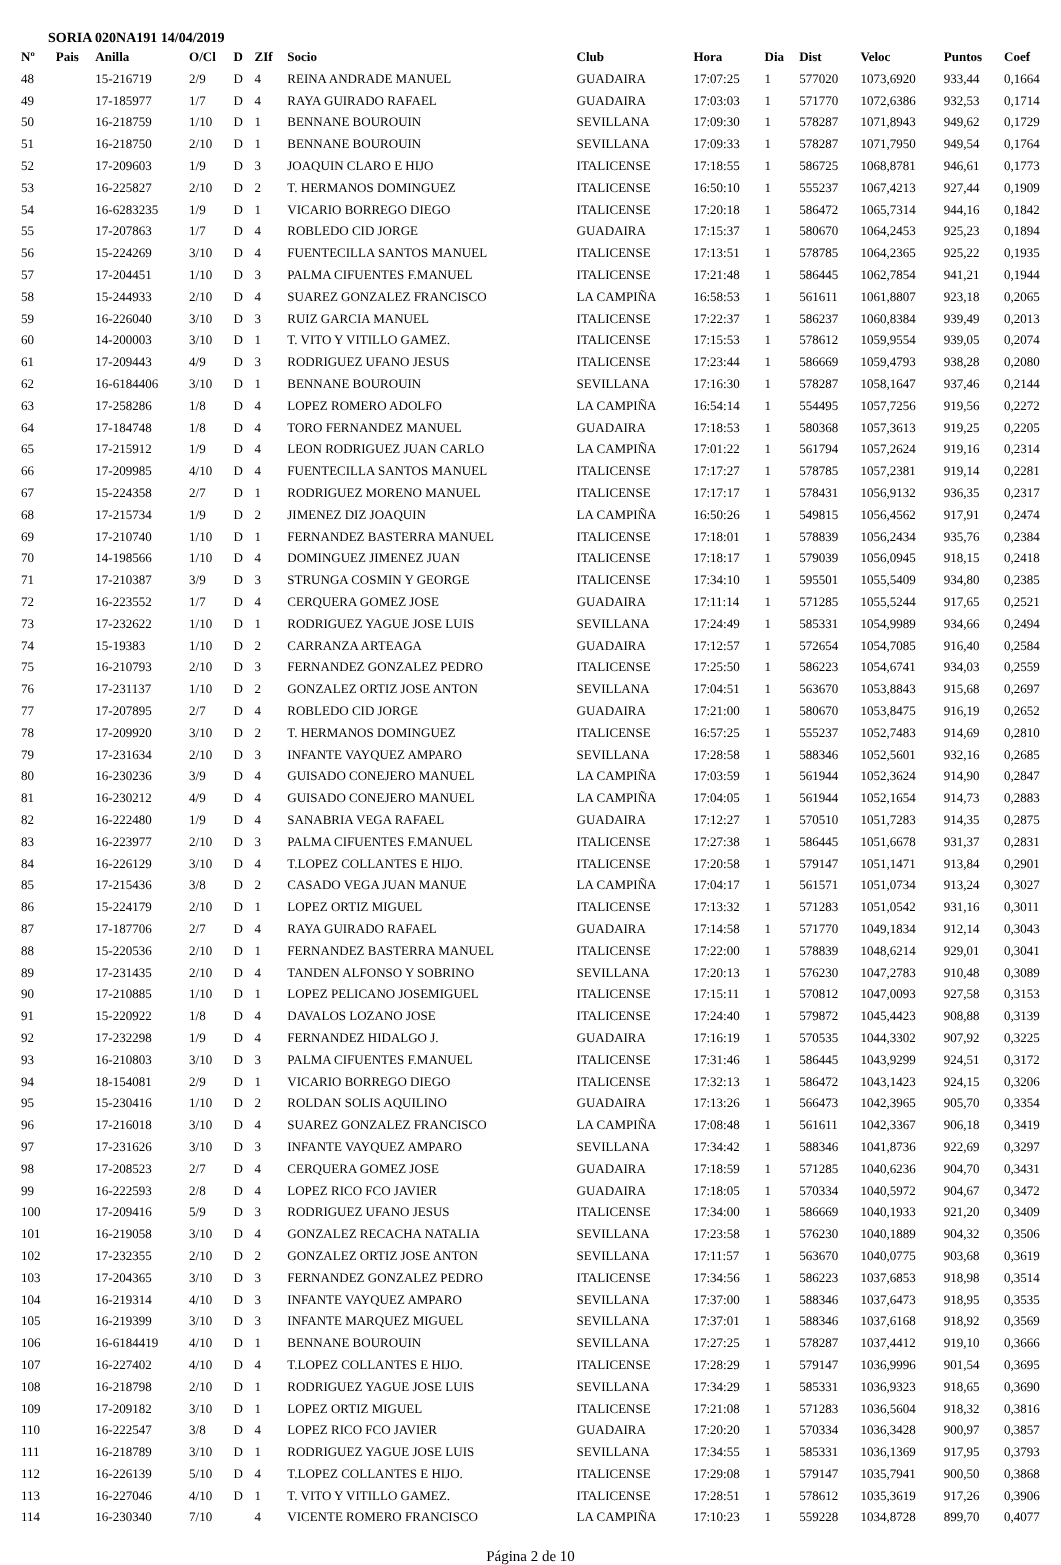SORIA 020NA191 14/04/2019
| Nº | Pais | Anilla | O/Cl | D | ZIf | Socio | Club | Hora | Dia | Dist | Veloc | Puntos | Coef |
| --- | --- | --- | --- | --- | --- | --- | --- | --- | --- | --- | --- | --- | --- |
| 48 | | 15-216719 | 2/9 | D | 4 | REINA ANDRADE MANUEL | GUADAIRA | 17:07:25 | 1 | 577020 | 1073,6920 | 933,44 | 0,1664 |
| 49 | | 17-185977 | 1/7 | D | 4 | RAYA GUIRADO RAFAEL | GUADAIRA | 17:03:03 | 1 | 571770 | 1072,6386 | 932,53 | 0,1714 |
| 50 | | 16-218759 | 1/10 | D | 1 | BENNANE BOUROUIN | SEVILLANA | 17:09:30 | 1 | 578287 | 1071,8943 | 949,62 | 0,1729 |
| 51 | | 16-218750 | 2/10 | D | 1 | BENNANE BOUROUIN | SEVILLANA | 17:09:33 | 1 | 578287 | 1071,7950 | 949,54 | 0,1764 |
| 52 | | 17-209603 | 1/9 | D | 3 | JOAQUIN CLARO E HIJO | ITALICENSE | 17:18:55 | 1 | 586725 | 1068,8781 | 946,61 | 0,1773 |
| 53 | | 16-225827 | 2/10 | D | 2 | T. HERMANOS DOMINGUEZ | ITALICENSE | 16:50:10 | 1 | 555237 | 1067,4213 | 927,44 | 0,1909 |
| 54 | | 16-6283235 | 1/9 | D | 1 | VICARIO BORREGO DIEGO | ITALICENSE | 17:20:18 | 1 | 586472 | 1065,7314 | 944,16 | 0,1842 |
| 55 | | 17-207863 | 1/7 | D | 4 | ROBLEDO CID JORGE | GUADAIRA | 17:15:37 | 1 | 580670 | 1064,2453 | 925,23 | 0,1894 |
| 56 | | 15-224269 | 3/10 | D | 4 | FUENTECILLA SANTOS MANUEL | ITALICENSE | 17:13:51 | 1 | 578785 | 1064,2365 | 925,22 | 0,1935 |
| 57 | | 17-204451 | 1/10 | D | 3 | PALMA CIFUENTES F.MANUEL | ITALICENSE | 17:21:48 | 1 | 586445 | 1062,7854 | 941,21 | 0,1944 |
| 58 | | 15-244933 | 2/10 | D | 4 | SUAREZ GONZALEZ FRANCISCO | LA CAMPIÑA | 16:58:53 | 1 | 561611 | 1061,8807 | 923,18 | 0,2065 |
| 59 | | 16-226040 | 3/10 | D | 3 | RUIZ GARCIA MANUEL | ITALICENSE | 17:22:37 | 1 | 586237 | 1060,8384 | 939,49 | 0,2013 |
| 60 | | 14-200003 | 3/10 | D | 1 | T. VITO Y VITILLO GAMEZ. | ITALICENSE | 17:15:53 | 1 | 578612 | 1059,9554 | 939,05 | 0,2074 |
| 61 | | 17-209443 | 4/9 | D | 3 | RODRIGUEZ UFANO JESUS | ITALICENSE | 17:23:44 | 1 | 586669 | 1059,4793 | 938,28 | 0,2080 |
| 62 | | 16-6184406 | 3/10 | D | 1 | BENNANE BOUROUIN | SEVILLANA | 17:16:30 | 1 | 578287 | 1058,1647 | 937,46 | 0,2144 |
| 63 | | 17-258286 | 1/8 | D | 4 | LOPEZ ROMERO ADOLFO | LA CAMPIÑA | 16:54:14 | 1 | 554495 | 1057,7256 | 919,56 | 0,2272 |
| 64 | | 17-184748 | 1/8 | D | 4 | TORO FERNANDEZ MANUEL | GUADAIRA | 17:18:53 | 1 | 580368 | 1057,3613 | 919,25 | 0,2205 |
| 65 | | 17-215912 | 1/9 | D | 4 | LEON RODRIGUEZ JUAN CARLO | LA CAMPIÑA | 17:01:22 | 1 | 561794 | 1057,2624 | 919,16 | 0,2314 |
| 66 | | 17-209985 | 4/10 | D | 4 | FUENTECILLA SANTOS MANUEL | ITALICENSE | 17:17:27 | 1 | 578785 | 1057,2381 | 919,14 | 0,2281 |
| 67 | | 15-224358 | 2/7 | D | 1 | RODRIGUEZ MORENO MANUEL | ITALICENSE | 17:17:17 | 1 | 578431 | 1056,9132 | 936,35 | 0,2317 |
| 68 | | 17-215734 | 1/9 | D | 2 | JIMENEZ DIZ JOAQUIN | LA CAMPIÑA | 16:50:26 | 1 | 549815 | 1056,4562 | 917,91 | 0,2474 |
| 69 | | 17-210740 | 1/10 | D | 1 | FERNANDEZ BASTERRA MANUEL | ITALICENSE | 17:18:01 | 1 | 578839 | 1056,2434 | 935,76 | 0,2384 |
| 70 | | 14-198566 | 1/10 | D | 4 | DOMINGUEZ JIMENEZ JUAN | ITALICENSE | 17:18:17 | 1 | 579039 | 1056,0945 | 918,15 | 0,2418 |
| 71 | | 17-210387 | 3/9 | D | 3 | STRUNGA COSMIN Y GEORGE | ITALICENSE | 17:34:10 | 1 | 595501 | 1055,5409 | 934,80 | 0,2385 |
| 72 | | 16-223552 | 1/7 | D | 4 | CERQUERA GOMEZ JOSE | GUADAIRA | 17:11:14 | 1 | 571285 | 1055,5244 | 917,65 | 0,2521 |
| 73 | | 17-232622 | 1/10 | D | 1 | RODRIGUEZ YAGUE JOSE LUIS | SEVILLANA | 17:24:49 | 1 | 585331 | 1054,9989 | 934,66 | 0,2494 |
| 74 | | 15-19383 | 1/10 | D | 2 | CARRANZA ARTEAGA | GUADAIRA | 17:12:57 | 1 | 572654 | 1054,7085 | 916,40 | 0,2584 |
| 75 | | 16-210793 | 2/10 | D | 3 | FERNANDEZ GONZALEZ PEDRO | ITALICENSE | 17:25:50 | 1 | 586223 | 1054,6741 | 934,03 | 0,2559 |
| 76 | | 17-231137 | 1/10 | D | 2 | GONZALEZ ORTIZ JOSE ANTON | SEVILLANA | 17:04:51 | 1 | 563670 | 1053,8843 | 915,68 | 0,2697 |
| 77 | | 17-207895 | 2/7 | D | 4 | ROBLEDO CID JORGE | GUADAIRA | 17:21:00 | 1 | 580670 | 1053,8475 | 916,19 | 0,2652 |
| 78 | | 17-209920 | 3/10 | D | 2 | T. HERMANOS DOMINGUEZ | ITALICENSE | 16:57:25 | 1 | 555237 | 1052,7483 | 914,69 | 0,2810 |
| 79 | | 17-231634 | 2/10 | D | 3 | INFANTE VAYQUEZ AMPARO | SEVILLANA | 17:28:58 | 1 | 588346 | 1052,5601 | 932,16 | 0,2685 |
| 80 | | 16-230236 | 3/9 | D | 4 | GUISADO CONEJERO MANUEL | LA CAMPIÑA | 17:03:59 | 1 | 561944 | 1052,3624 | 914,90 | 0,2847 |
| 81 | | 16-230212 | 4/9 | D | 4 | GUISADO CONEJERO MANUEL | LA CAMPIÑA | 17:04:05 | 1 | 561944 | 1052,1654 | 914,73 | 0,2883 |
| 82 | | 16-222480 | 1/9 | D | 4 | SANABRIA VEGA RAFAEL | GUADAIRA | 17:12:27 | 1 | 570510 | 1051,7283 | 914,35 | 0,2875 |
| 83 | | 16-223977 | 2/10 | D | 3 | PALMA CIFUENTES F.MANUEL | ITALICENSE | 17:27:38 | 1 | 586445 | 1051,6678 | 931,37 | 0,2831 |
| 84 | | 16-226129 | 3/10 | D | 4 | T.LOPEZ COLLANTES E HIJO. | ITALICENSE | 17:20:58 | 1 | 579147 | 1051,1471 | 913,84 | 0,2901 |
| 85 | | 17-215436 | 3/8 | D | 2 | CASADO VEGA JUAN MANUE | LA CAMPIÑA | 17:04:17 | 1 | 561571 | 1051,0734 | 913,24 | 0,3027 |
| 86 | | 15-224179 | 2/10 | D | 1 | LOPEZ ORTIZ MIGUEL | ITALICENSE | 17:13:32 | 1 | 571283 | 1051,0542 | 931,16 | 0,3011 |
| 87 | | 17-187706 | 2/7 | D | 4 | RAYA GUIRADO RAFAEL | GUADAIRA | 17:14:58 | 1 | 571770 | 1049,1834 | 912,14 | 0,3043 |
| 88 | | 15-220536 | 2/10 | D | 1 | FERNANDEZ BASTERRA MANUEL | ITALICENSE | 17:22:00 | 1 | 578839 | 1048,6214 | 929,01 | 0,3041 |
| 89 | | 17-231435 | 2/10 | D | 4 | TANDEN ALFONSO Y SOBRINO | SEVILLANA | 17:20:13 | 1 | 576230 | 1047,2783 | 910,48 | 0,3089 |
| 90 | | 17-210885 | 1/10 | D | 1 | LOPEZ PELICANO JOSEMIGUEL | ITALICENSE | 17:15:11 | 1 | 570812 | 1047,0093 | 927,58 | 0,3153 |
| 91 | | 15-220922 | 1/8 | D | 4 | DAVALOS LOZANO JOSE | ITALICENSE | 17:24:40 | 1 | 579872 | 1045,4423 | 908,88 | 0,3139 |
| 92 | | 17-232298 | 1/9 | D | 4 | FERNANDEZ HIDALGO J. | GUADAIRA | 17:16:19 | 1 | 570535 | 1044,3302 | 907,92 | 0,3225 |
| 93 | | 16-210803 | 3/10 | D | 3 | PALMA CIFUENTES F.MANUEL | ITALICENSE | 17:31:46 | 1 | 586445 | 1043,9299 | 924,51 | 0,3172 |
| 94 | | 18-154081 | 2/9 | D | 1 | VICARIO BORREGO DIEGO | ITALICENSE | 17:32:13 | 1 | 586472 | 1043,1423 | 924,15 | 0,3206 |
| 95 | | 15-230416 | 1/10 | D | 2 | ROLDAN SOLIS AQUILINO | GUADAIRA | 17:13:26 | 1 | 566473 | 1042,3965 | 905,70 | 0,3354 |
| 96 | | 17-216018 | 3/10 | D | 4 | SUAREZ GONZALEZ FRANCISCO | LA CAMPIÑA | 17:08:48 | 1 | 561611 | 1042,3367 | 906,18 | 0,3419 |
| 97 | | 17-231626 | 3/10 | D | 3 | INFANTE VAYQUEZ AMPARO | SEVILLANA | 17:34:42 | 1 | 588346 | 1041,8736 | 922,69 | 0,3297 |
| 98 | | 17-208523 | 2/7 | D | 4 | CERQUERA GOMEZ JOSE | GUADAIRA | 17:18:59 | 1 | 571285 | 1040,6236 | 904,70 | 0,3431 |
| 99 | | 16-222593 | 2/8 | D | 4 | LOPEZ RICO FCO JAVIER | GUADAIRA | 17:18:05 | 1 | 570334 | 1040,5972 | 904,67 | 0,3472 |
| 100 | | 17-209416 | 5/9 | D | 3 | RODRIGUEZ UFANO JESUS | ITALICENSE | 17:34:00 | 1 | 586669 | 1040,1933 | 921,20 | 0,3409 |
| 101 | | 16-219058 | 3/10 | D | 4 | GONZALEZ RECACHA NATALIA | SEVILLANA | 17:23:58 | 1 | 576230 | 1040,1889 | 904,32 | 0,3506 |
| 102 | | 17-232355 | 2/10 | D | 2 | GONZALEZ ORTIZ JOSE ANTON | SEVILLANA | 17:11:57 | 1 | 563670 | 1040,0775 | 903,68 | 0,3619 |
| 103 | | 17-204365 | 3/10 | D | 3 | FERNANDEZ GONZALEZ PEDRO | ITALICENSE | 17:34:56 | 1 | 586223 | 1037,6853 | 918,98 | 0,3514 |
| 104 | | 16-219314 | 4/10 | D | 3 | INFANTE VAYQUEZ AMPARO | SEVILLANA | 17:37:00 | 1 | 588346 | 1037,6473 | 918,95 | 0,3535 |
| 105 | | 16-219399 | 3/10 | D | 3 | INFANTE MARQUEZ MIGUEL | SEVILLANA | 17:37:01 | 1 | 588346 | 1037,6168 | 918,92 | 0,3569 |
| 106 | | 16-6184419 | 4/10 | D | 1 | BENNANE BOUROUIN | SEVILLANA | 17:27:25 | 1 | 578287 | 1037,4412 | 919,10 | 0,3666 |
| 107 | | 16-227402 | 4/10 | D | 4 | T.LOPEZ COLLANTES E HIJO. | ITALICENSE | 17:28:29 | 1 | 579147 | 1036,9996 | 901,54 | 0,3695 |
| 108 | | 16-218798 | 2/10 | D | 1 | RODRIGUEZ YAGUE JOSE LUIS | SEVILLANA | 17:34:29 | 1 | 585331 | 1036,9323 | 918,65 | 0,3690 |
| 109 | | 17-209182 | 3/10 | D | 1 | LOPEZ ORTIZ MIGUEL | ITALICENSE | 17:21:08 | 1 | 571283 | 1036,5604 | 918,32 | 0,3816 |
| 110 | | 16-222547 | 3/8 | D | 4 | LOPEZ RICO FCO JAVIER | GUADAIRA | 17:20:20 | 1 | 570334 | 1036,3428 | 900,97 | 0,3857 |
| 111 | | 16-218789 | 3/10 | D | 1 | RODRIGUEZ YAGUE JOSE LUIS | SEVILLANA | 17:34:55 | 1 | 585331 | 1036,1369 | 917,95 | 0,3793 |
| 112 | | 16-226139 | 5/10 | D | 4 | T.LOPEZ COLLANTES E HIJO. | ITALICENSE | 17:29:08 | 1 | 579147 | 1035,7941 | 900,50 | 0,3868 |
| 113 | | 16-227046 | 4/10 | D | 1 | T. VITO Y VITILLO GAMEZ. | ITALICENSE | 17:28:51 | 1 | 578612 | 1035,3619 | 917,26 | 0,3906 |
| 114 | | 16-230340 | 7/10 | | 4 | VICENTE ROMERO FRANCISCO | LA CAMPIÑA | 17:10:23 | 1 | 559228 | 1034,8728 | 899,70 | 0,4077 |
Página 2 de 10